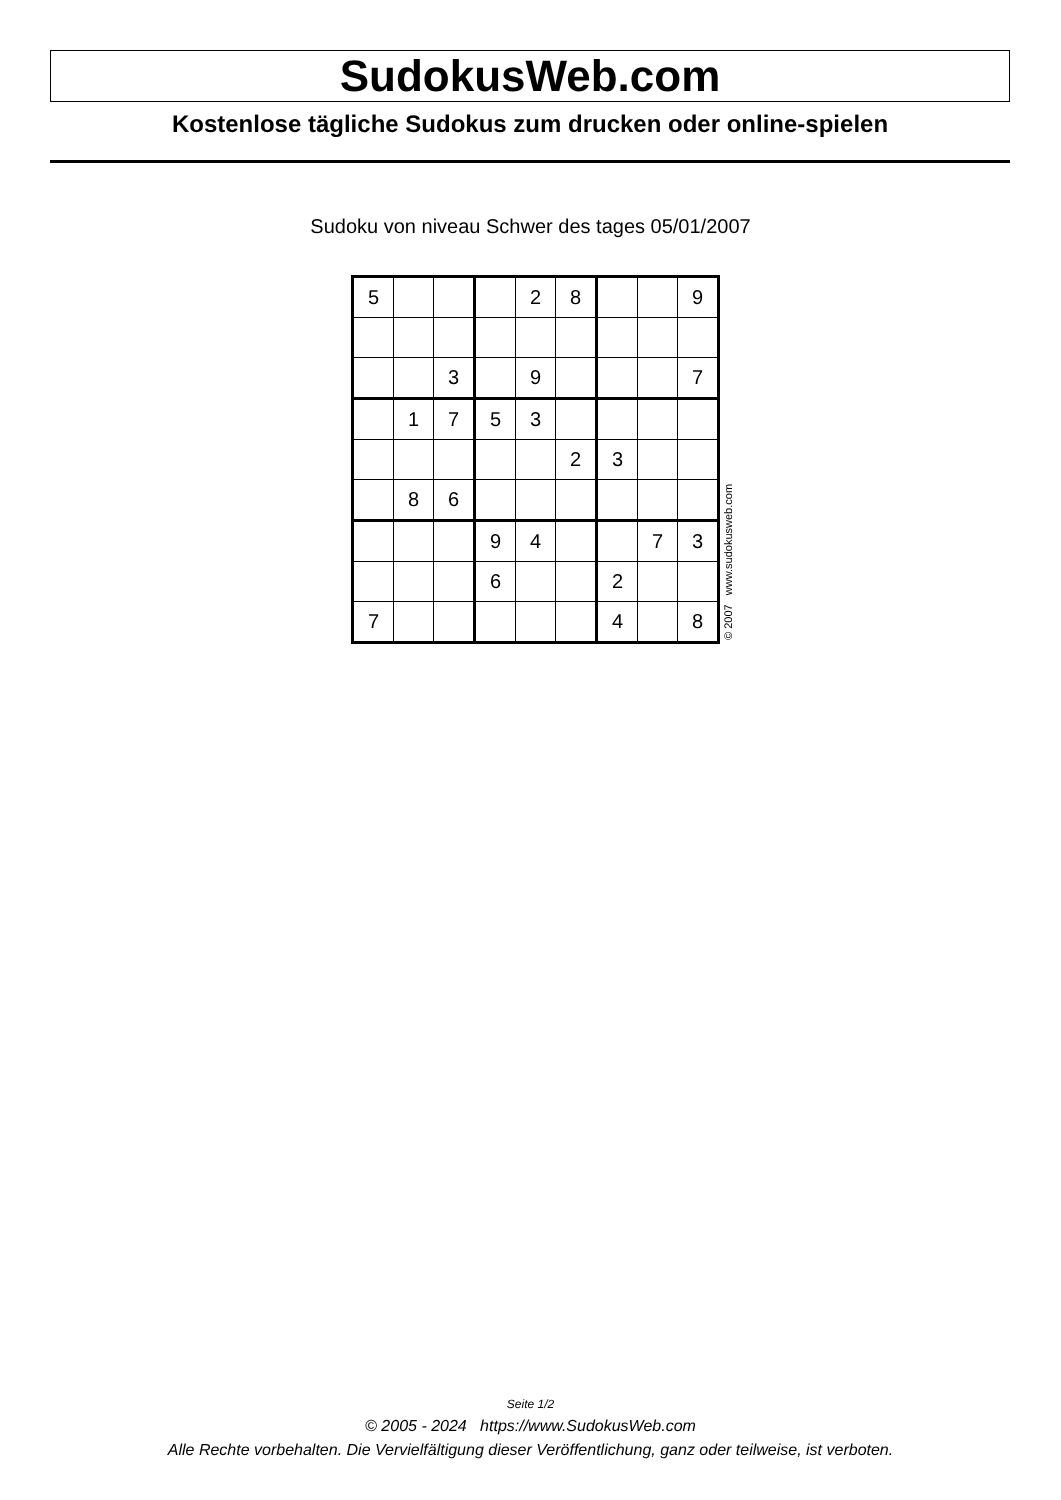SudokusWeb.com
Kostenlose tägliche Sudokus zum drucken oder online-spielen
Sudoku von niveau Schwer des tages 05/01/2007
| 5 | | | | 2 | 8 | | | 9 |
| | | 3 | | 9 | | | | 7 |
| | 1 | 7 | 5 | 3 | | | | |
| | | | | | 2 | 3 | | |
| | 8 | 6 | | | | | | |
| | | | 9 | 4 | | | 7 | 3 |
| | | | 6 | | | 2 | | |
| 7 | | | | | | 4 | | 8 |
© 2007 www.sudokusweb.com
Seite 1/2
© 2005 - 2024 https://www.SudokusWeb.com
Alle Rechte vorbehalten. Die Vervielfältigung dieser Veröffentlichung, ganz oder teilweise, ist verboten.